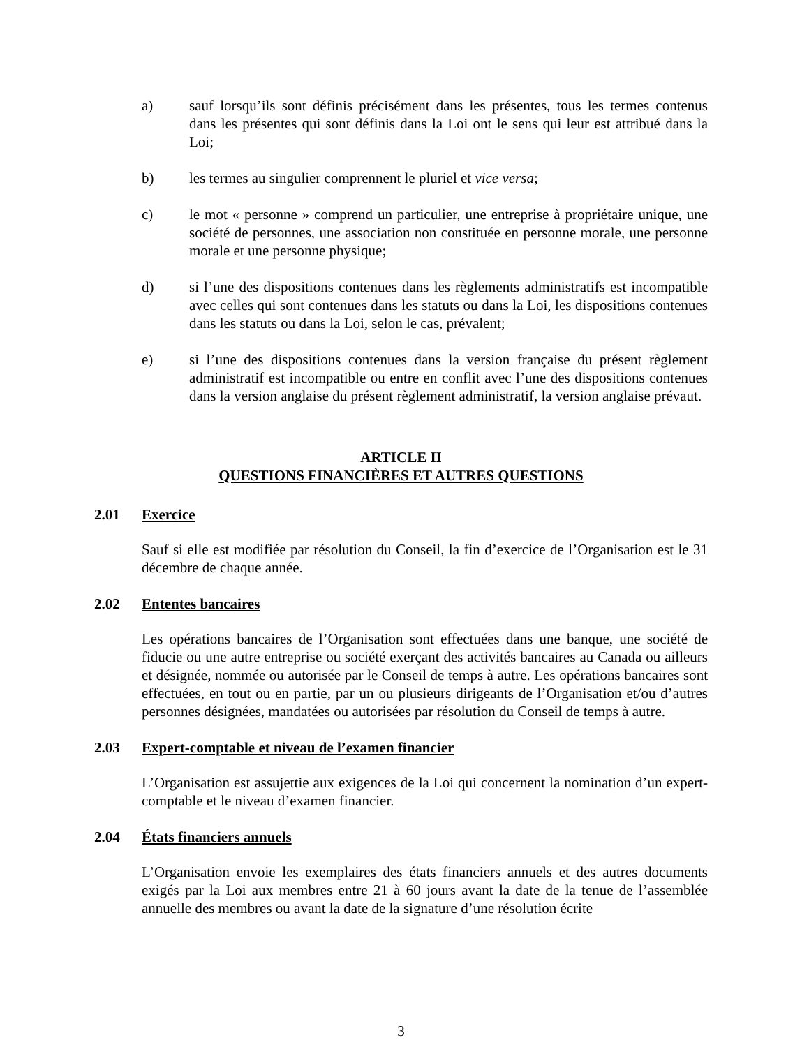a) sauf lorsqu’ils sont définis précisément dans les présentes, tous les termes contenus dans les présentes qui sont définis dans la Loi ont le sens qui leur est attribué dans la Loi;
b) les termes au singulier comprennent le pluriel et vice versa;
c) le mot « personne » comprend un particulier, une entreprise à propriétaire unique, une société de personnes, une association non constituée en personne morale, une personne morale et une personne physique;
d) si l’une des dispositions contenues dans les règlements administratifs est incompatible avec celles qui sont contenues dans les statuts ou dans la Loi, les dispositions contenues dans les statuts ou dans la Loi, selon le cas, prévalent;
e) si l’une des dispositions contenues dans la version française du présent règlement administratif est incompatible ou entre en conflit avec l’une des dispositions contenues dans la version anglaise du présent règlement administratif, la version anglaise prévaut.
ARTICLE II
QUESTIONS FINANCIÈRES ET AUTRES QUESTIONS
2.01 Exercice
Sauf si elle est modifiée par résolution du Conseil, la fin d’exercice de l’Organisation est le 31 décembre de chaque année.
2.02 Ententes bancaires
Les opérations bancaires de l’Organisation sont effectuées dans une banque, une société de fiducie ou une autre entreprise ou société exerçant des activités bancaires au Canada ou ailleurs et désignée, nommée ou autorisée par le Conseil de temps à autre. Les opérations bancaires sont effectuées, en tout ou en partie, par un ou plusieurs dirigeants de l’Organisation et/ou d’autres personnes désignées, mandatées ou autorisées par résolution du Conseil de temps à autre.
2.03 Expert-comptable et niveau de l’examen financier
L’Organisation est assujettie aux exigences de la Loi qui concernent la nomination d’un expert-comptable et le niveau d’examen financier.
2.04 États financiers annuels
L’Organisation envoie les exemplaires des états financiers annuels et des autres documents exigés par la Loi aux membres entre 21 à 60 jours avant la date de la tenue de l’assemblée annuelle des membres ou avant la date de la signature d’une résolution écrite
3